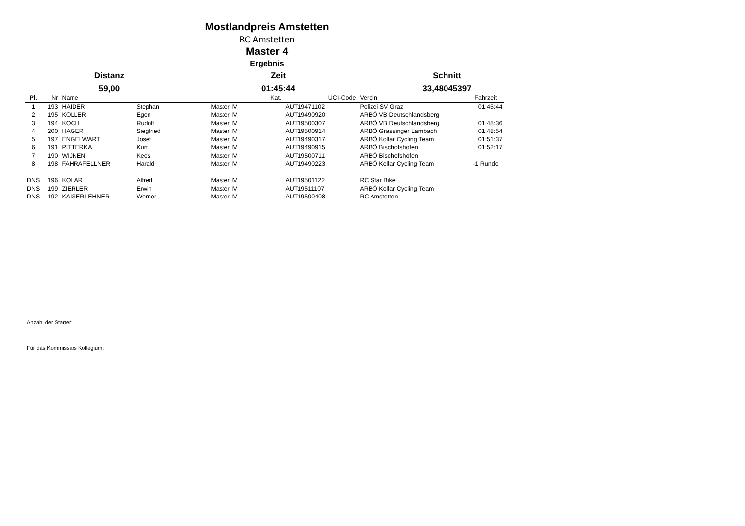Mostlandpreis Amstetten
RC Amstetten
Master 4
Ergebnis
Distanz Zeit Schnitt
59,00 01:45:44 33,48045397
| Pl. | Nr | Name | | Kat. | UCI-Code | Verein | Fahrzeit |
| --- | --- | --- | --- | --- | --- | --- | --- |
| 1 | 193 | HAIDER | Stephan | Master IV | AUT19471102 | Polizei SV Graz | 01:45:44 |
| 2 | 195 | KOLLER | Egon | Master IV | AUT19490920 | ARBÖ VB Deutschlandsberg | |
| 3 | 194 | KOCH | Rudolf | Master IV | AUT19500307 | ARBÖ VB Deutschlandsberg | 01:48:36 |
| 4 | 200 | HAGER | Siegfried | Master IV | AUT19500914 | ARBÖ Grassinger Lambach | 01:48:54 |
| 5 | 197 | ENGELWART | Josef | Master IV | AUT19490317 | ARBÖ Kollar Cycling Team | 01:51:37 |
| 6 | 191 | PITTERKA | Kurt | Master IV | AUT19490915 | ARBÖ Bischofshofen | 01:52:17 |
| 7 | 190 | WIJNEN | Kees | Master IV | AUT19500711 | ARBÖ Bischofshofen | |
| 8 | 198 | FAHRAFELLNER | Harald | Master IV | AUT19490223 | ARBÖ Kollar Cycling Team | -1 Runde |
| DNS | 196 | KOLAR | Alfred | Master IV | AUT19501122 | RC Star Bike | |
| DNS | 199 | ZIERLER | Erwin | Master IV | AUT19511107 | ARBÖ Kollar Cycling Team | |
| DNS | 192 | KAISERLEHNER | Werner | Master IV | AUT19500408 | RC Amstetten | |
Anzahl der Starter:
Für das Kommissars Kollegium: